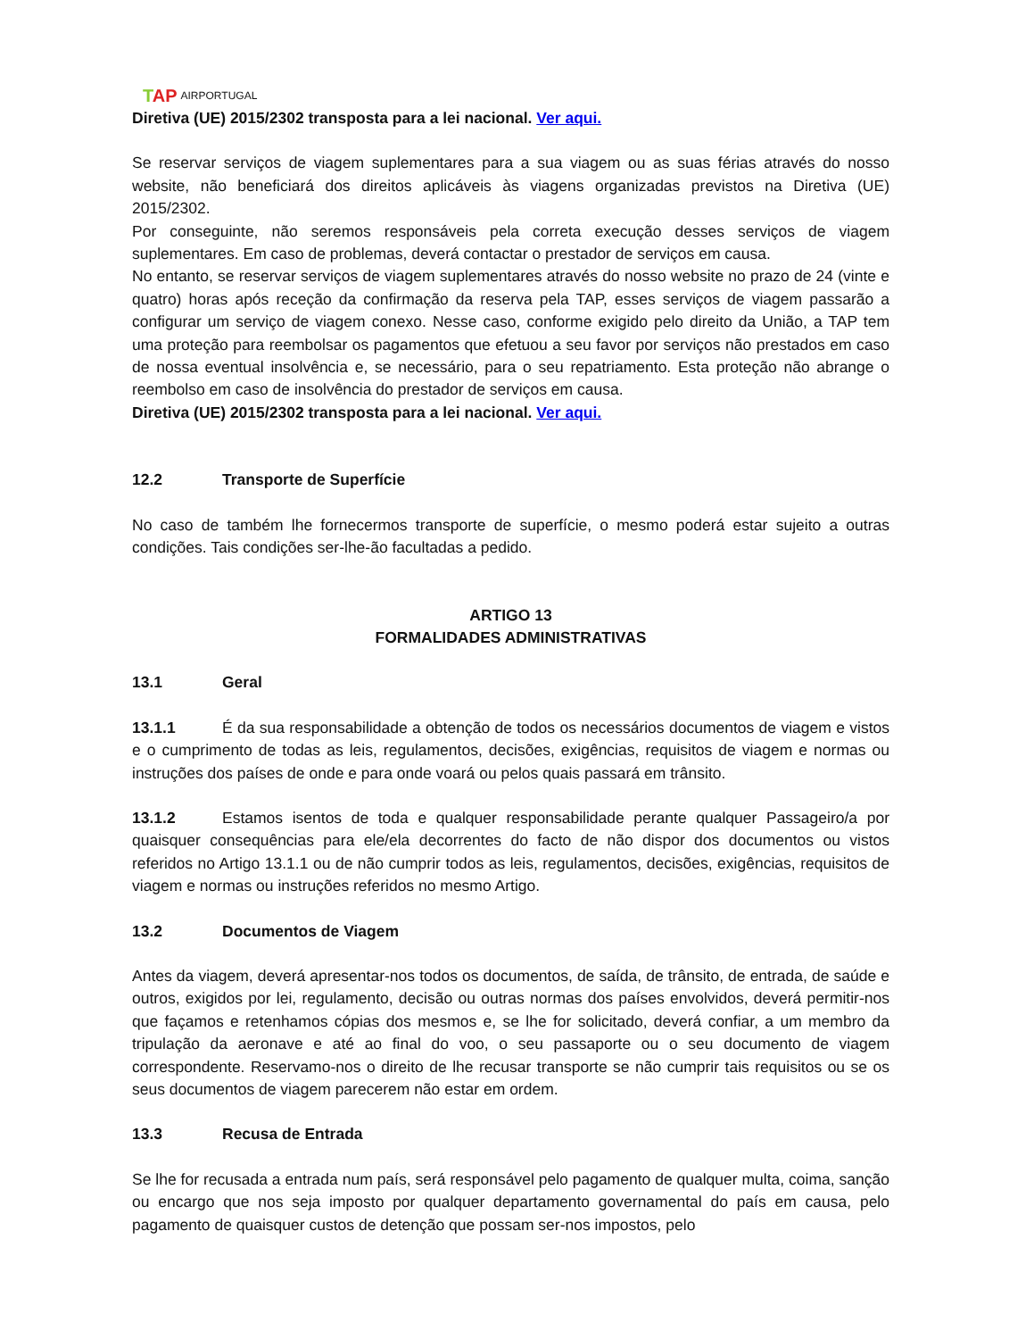TAP AIRPORTUGAL
Diretiva (UE) 2015/2302 transposta para a lei nacional. Ver aqui.
Se reservar serviços de viagem suplementares para a sua viagem ou as suas férias através do nosso website, não beneficiará dos direitos aplicáveis às viagens organizadas previstos na Diretiva (UE) 2015/2302.
Por conseguinte, não seremos responsáveis pela correta execução desses serviços de viagem suplementares. Em caso de problemas, deverá contactar o prestador de serviços em causa.
No entanto, se reservar serviços de viagem suplementares através do nosso website no prazo de 24 (vinte e quatro) horas após receção da confirmação da reserva pela TAP, esses serviços de viagem passarão a configurar um serviço de viagem conexo. Nesse caso, conforme exigido pelo direito da União, a TAP tem uma proteção para reembolsar os pagamentos que efetuou a seu favor por serviços não prestados em caso de nossa eventual insolvência e, se necessário, para o seu repatriamento. Esta proteção não abrange o reembolso em caso de insolvência do prestador de serviços em causa.
Diretiva (UE) 2015/2302 transposta para a lei nacional. Ver aqui.
12.2 Transporte de Superfície
No caso de também lhe fornecermos transporte de superfície, o mesmo poderá estar sujeito a outras condições. Tais condições ser-lhe-ão facultadas a pedido.
ARTIGO 13
FORMALIDADES ADMINISTRATIVAS
13.1 Geral
13.1.1 É da sua responsabilidade a obtenção de todos os necessários documentos de viagem e vistos e o cumprimento de todas as leis, regulamentos, decisões, exigências, requisitos de viagem e normas ou instruções dos países de onde e para onde voará ou pelos quais passará em trânsito.
13.1.2 Estamos isentos de toda e qualquer responsabilidade perante qualquer Passageiro/a por quaisquer consequências para ele/ela decorrentes do facto de não dispor dos documentos ou vistos referidos no Artigo 13.1.1 ou de não cumprir todos as leis, regulamentos, decisões, exigências, requisitos de viagem e normas ou instruções referidos no mesmo Artigo.
13.2 Documentos de Viagem
Antes da viagem, deverá apresentar-nos todos os documentos, de saída, de trânsito, de entrada, de saúde e outros, exigidos por lei, regulamento, decisão ou outras normas dos países envolvidos, deverá permitir-nos que façamos e retenhamos cópias dos mesmos e, se lhe for solicitado, deverá confiar, a um membro da tripulação da aeronave e até ao final do voo, o seu passaporte ou o seu documento de viagem correspondente. Reservamo-nos o direito de lhe recusar transporte se não cumprir tais requisitos ou se os seus documentos de viagem parecerem não estar em ordem.
13.3 Recusa de Entrada
Se lhe for recusada a entrada num país, será responsável pelo pagamento de qualquer multa, coima, sanção ou encargo que nos seja imposto por qualquer departamento governamental do país em causa, pelo pagamento de quaisquer custos de detenção que possam ser-nos impostos, pelo